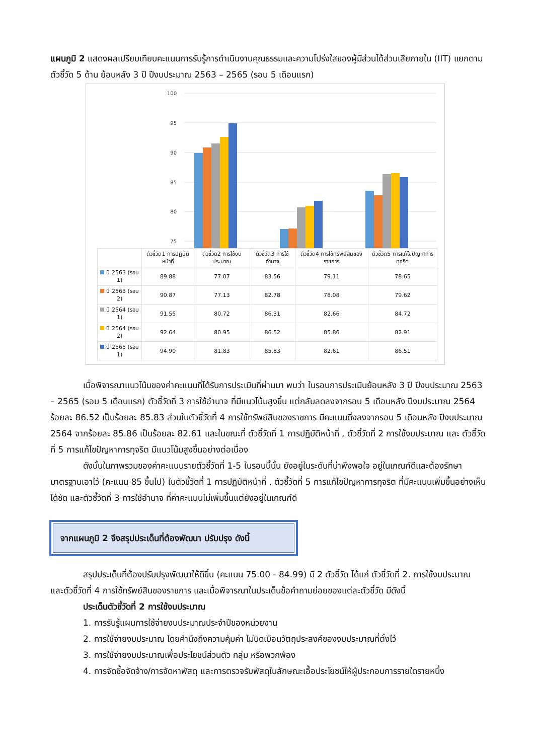แผนภูมิ 2 แสดงผลเปรียบเทียบคะแนนการรับรู้การดำเนินงานคุณธรรมและความโปร่งใสของผู้มีส่วนได้ส่วนเสียภายใน (IIT) แยกตามตัวชี้วัด 5 ด้าน ย้อนหลัง 3 ปี ปีงบประมาณ 2563 – 2565 (รอบ 5 เดือนแรก)
100
95
90
85
80
75
| | ตัวชี้วัด1 การปฏิบัติหน้าที่ | ตัวชี้วัด2 การใช้งบประมาณ | ตัวชี้วัด3 การใช้อำนาจ | ตัวชี้วัด4 การใช้ทรัพย์สินของราชการ | ตัวชี้วัด5 การแก้ไขปัญหาการทุจริต |
| --- | --- | --- | --- | --- | --- |
| ปี 2563 (รอบ 1) | 89.88 | 77.07 | 83.56 | 79.11 | 78.65 |
| ปี 2563 (รอบ 2) | 90.87 | 77.13 | 82.78 | 78.08 | 79.62 |
| ปี 2564 (รอบ 1) | 91.55 | 80.72 | 86.31 | 82.66 | 84.72 |
| ปี 2564 (รอบ 2) | 92.64 | 80.95 | 86.52 | 85.86 | 82.91 |
| ปี 2565 (รอบ 1) | 94.90 | 81.83 | 85.83 | 82.61 | 86.51 |
เมื่อพิจารณาแนวโน้มของค่าคะแนนที่ได้รับการประเมินที่ผ่านมา พบว่า ในรอบการประเมินย้อนหลัง 3 ปี ปีงบประมาณ 2563 – 2565 (รอบ 5 เดือนแรก) ตัวชี้วัดที่ 3 การใช้อำนาจ ที่มีแนวโน้มสูงขึ้น แต่กลับลดลงจากรอบ 5 เดือนหลัง ปีงบประมาณ 2564 ร้อยละ 86.52 เป็นร้อยละ 85.83 ส่วนในตัวชี้วัดที่ 4 การใช้ทรัพย์สินของราชการ มีคะแนนดิ่งลงจากรอบ 5 เดือนหลัง ปีงบประมาณ 2564 จากร้อยละ 85.86 เป็นร้อยละ 82.61 และในขณะที่ ตัวชี้วัดที่ 1 การปฏิบัติหน้าที่ , ตัวชี้วัดที่ 2 การใช้งบประมาณ และ ตัวชี้วัดที่ 5 การแก้ไขปัญหาการทุจริต มีแนวโน้มสูงขึ้นอย่างต่อเนื่อง
ดังนั้นในภาพรวมของค่าคะแนนรายตัวชี้วัดที่ 1-5 ในรอบนี้นั้น ยังอยู่ในระดับที่น่าพึงพอใจ อยู่ในเกณฑ์ดีและต้องรักษามาตรฐานเอาไว้ (คะแนน 85 ขึ้นไป) ในตัวชี้วัดที่ 1 การปฏิบัติหน้าที่ , ตัวชี้วัดที่ 5 การแก้ไขปัญหาการทุจริต ที่มีคะแนนเพิ่มขึ้นอย่างเห็นได้ชัด และตัวชี้วัดที่ 3 การใช้อำนาจ ที่ค่าคะแนนไม่เพิ่มขึ้นแต่ยังอยู่ในเกณฑ์ดี
จากแผนภูมิ 2 จึงสรุปประเด็นที่ต้องพัฒนา ปรับปรุง ดังนี้
สรุปประเด็นที่ต้องปรับปรุงพัฒนาให้ดีขึ้น (คะแนน 75.00 - 84.99) มี 2 ตัวชี้วัด ได้แก่ ตัวชี้วัดที่ 2. การใช้งบประมาณ และตัวชี้วัดที่ 4 การใช้ทรัพย์สินของราชการ และเมื่อพิจารณาในประเด็นข้อคำถามย่อยของแต่ละตัวชี้วัด มีดังนี้
ประเด็นตัวชี้วัดที่ 2 การใช้งบประมาณ
1. การรับรู้แผนการใช้จ่ายงบประมาณประจำปีของหน่วยงาน
2. การใช้จ่ายงบประมาณ โดยคำนึงถึงความคุ้มค่า ไม่บิดเบือนวัตถุประสงค์ของงบประมาณที่ตั้งไว้
3. การใช้จ่ายงบประมาณเพื่อประโยชน์ส่วนตัว กลุ่ม หรือพวกพ้อง
4. การจัดซื้อจัดจ้าง/การจัดหาพัสดุ และการตรวจรับพัสดุในลักษณะเอื้อประโยชน์ให้ผู้ประกอบการรายใดรายหนึ่ง